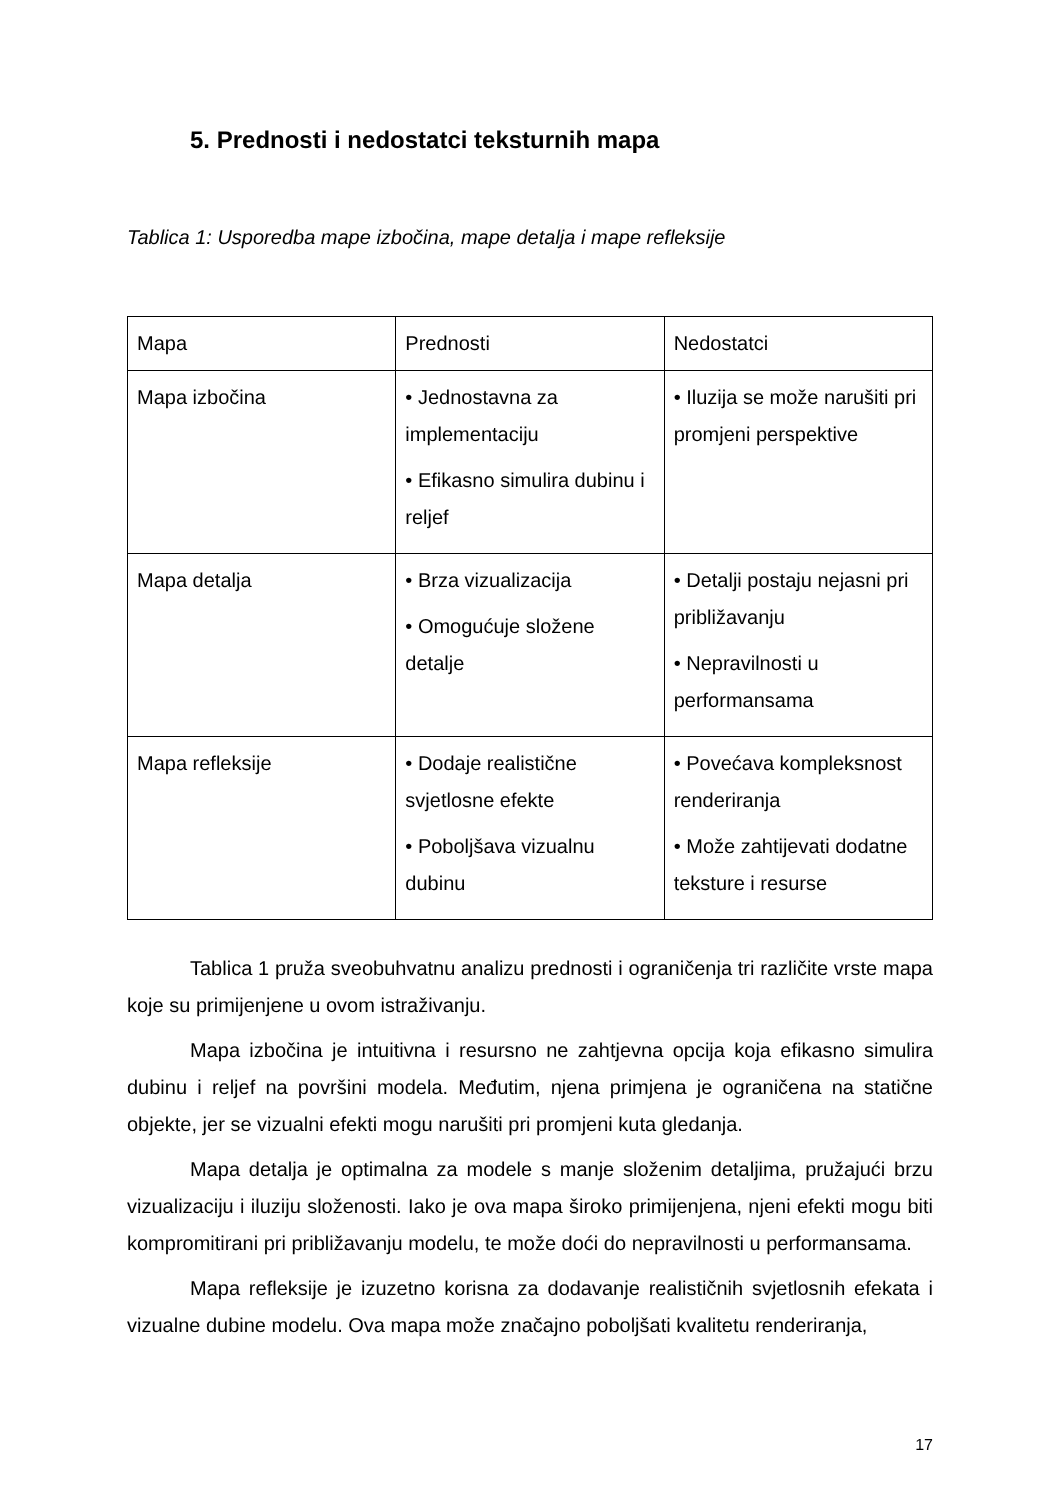5. Prednosti i nedostatci teksturnih mapa
Tablica 1: Usporedba mape izbočina, mape detalja i mape refleksije
| Mapa | Prednosti | Nedostatci |
| --- | --- | --- |
| Mapa izbočina | • Jednostavna za implementaciju • Efikasno simulira dubinu i reljef | • Iluzija se može narušiti pri promjeni perspektive |
| Mapa detalja | • Brza vizualizacija • Omogućuje složene detalje | • Detalji postaju nejasni pri približavanju • Nepravilnosti u performansama |
| Mapa refleksije | • Dodaje realistične svjetlosne efekte • Poboljšava vizualnu dubinu | • Povećava kompleksnost renderiranja • Može zahtijevati dodatne teksture i resurse |
Tablica 1 pruža sveobuhvatnu analizu prednosti i ograničenja tri različite vrste mapa koje su primijenjene u ovom istraživanju.
Mapa izbočina je intuitivna i resursno ne zahtjevna opcija koja efikasno simulira dubinu i reljef na površini modela. Međutim, njena primjena je ograničena na statične objekte, jer se vizualni efekti mogu narušiti pri promjeni kuta gledanja.
Mapa detalja je optimalna za modele s manje složenim detaljima, pružajući brzu vizualizaciju i iluziju složenosti. Iako je ova mapa široko primijenjena, njeni efekti mogu biti kompromitirani pri približavanju modelu, te može doći do nepravilnosti u performansama.
Mapa refleksije je izuzetno korisna za dodavanje realističnih svjetlosnih efekata i vizualne dubine modelu. Ova mapa može značajno poboljšati kvalitetu renderiranja,
17